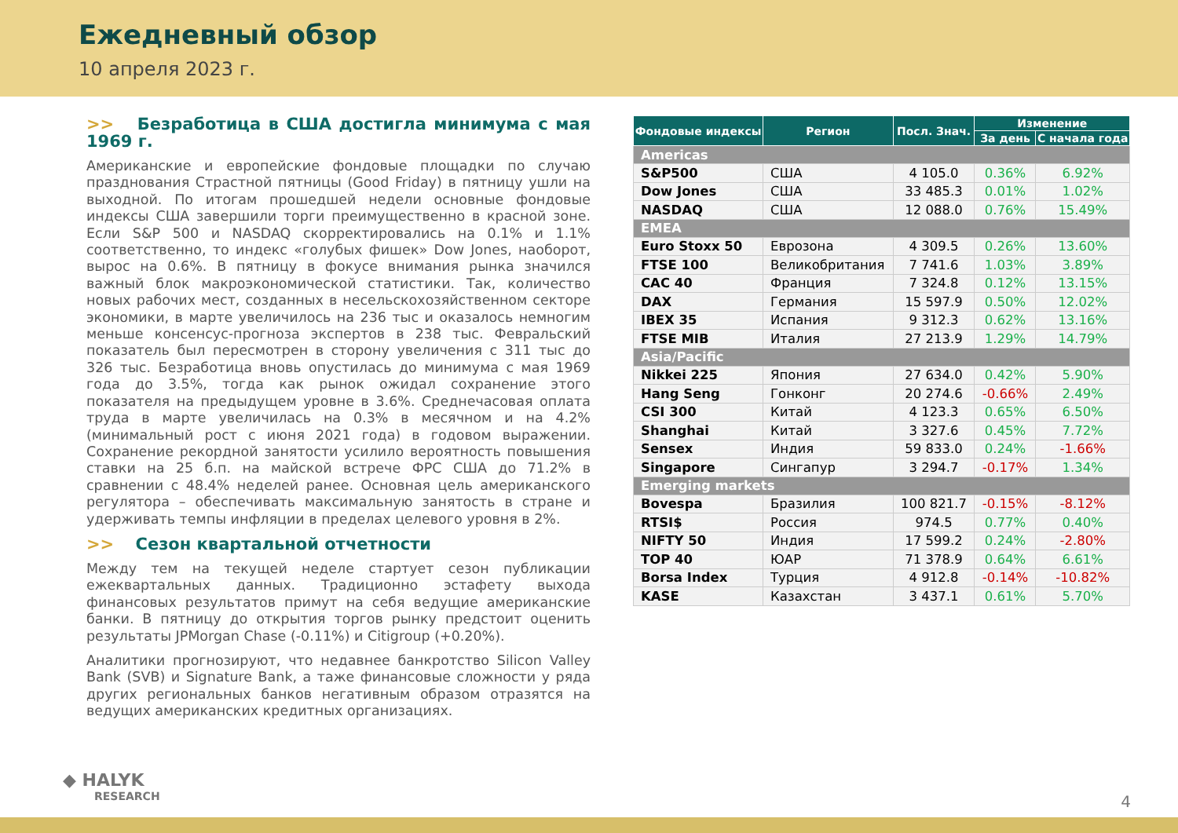Ежедневный обзор
10 апреля 2023 г.
>> Безработица в США достигла минимума с мая 1969 г.
Американские и европейские фондовые площадки по случаю празднования Страстной пятницы (Good Friday) в пятницу ушли на выходной. По итогам прошедшей недели основные фондовые индексы США завершили торги преимущественно в красной зоне. Если S&P 500 и NASDAQ скорректировались на 0.1% и 1.1% соответственно, то индекс «голубых фишек» Dow Jones, наоборот, вырос на 0.6%. В пятницу в фокусе внимания рынка значился важный блок макроэкономической статистики. Так, количество новых рабочих мест, созданных в несельскохозяйственном секторе экономики, в марте увеличилось на 236 тыс и оказалось немногим меньше консенсус-прогноза экспертов в 238 тыс. Февральский показатель был пересмотрен в сторону увеличения с 311 тыс до 326 тыс. Безработица вновь опустилась до минимума с мая 1969 года до 3.5%, тогда как рынок ожидал сохранение этого показателя на предыдущем уровне в 3.6%. Среднечасовая оплата труда в марте увеличилась на 0.3% в месячном и на 4.2% (минимальный рост с июня 2021 года) в годовом выражении. Сохранение рекордной занятости усилило вероятность повышения ставки на 25 б.п. на майской встрече ФРС США до 71.2% в сравнении с 48.4% неделей ранее. Основная цель американского регулятора – обеспечивать максимальную занятость в стране и удерживать темпы инфляции в пределах целевого уровня в 2%.
>> Сезон квартальной отчетности
Между тем на текущей неделе стартует сезон публикации ежеквартальных данных. Традиционно эстафету выхода финансовых результатов примут на себя ведущие американские банки. В пятницу до открытия торгов рынку предстоит оценить результаты JPMorgan Chase (-0.11%) и Citigroup (+0.20%).
Аналитики прогнозируют, что недавнее банкротство Silicon Valley Bank (SVB) и Signature Bank, а таже финансовые сложности у ряда других региональных банков негативным образом отразятся на ведущих американских кредитных организациях.
| Фондовые индексы | Регион | Посл. Знач. | Изменение | |
| --- | --- | --- | --- | --- |
| | | | За день | С начала года |
| Americas | | | | |
| S&P500 | США | 4 105.0 | 0.36% | 6.92% |
| Dow Jones | США | 33 485.3 | 0.01% | 1.02% |
| NASDAQ | США | 12 088.0 | 0.76% | 15.49% |
| EMEA | | | | |
| Euro Stoxx 50 | Еврозона | 4 309.5 | 0.26% | 13.60% |
| FTSE 100 | Великобритания | 7 741.6 | 1.03% | 3.89% |
| CAC 40 | Франция | 7 324.8 | 0.12% | 13.15% |
| DAX | Германия | 15 597.9 | 0.50% | 12.02% |
| IBEX 35 | Испания | 9 312.3 | 0.62% | 13.16% |
| FTSE MIB | Италия | 27 213.9 | 1.29% | 14.79% |
| Asia/Pacific | | | | |
| Nikkei 225 | Япония | 27 634.0 | 0.42% | 5.90% |
| Hang Seng | Гонконг | 20 274.6 | -0.66% | 2.49% |
| CSI 300 | Китай | 4 123.3 | 0.65% | 6.50% |
| Shanghai | Китай | 3 327.6 | 0.45% | 7.72% |
| Sensex | Индия | 59 833.0 | 0.24% | -1.66% |
| Singapore | Сингапур | 3 294.7 | -0.17% | 1.34% |
| Emerging markets | | | | |
| Bovespa | Бразилия | 100 821.7 | -0.15% | -8.12% |
| RTSI$ | Россия | 974.5 | 0.77% | 0.40% |
| NIFTY 50 | Индия | 17 599.2 | 0.24% | -2.80% |
| TOP 40 | ЮАР | 71 378.9 | 0.64% | 6.61% |
| Borsa Index | Турция | 4 912.8 | -0.14% | -10.82% |
| KASE | Казахстан | 3 437.1 | 0.61% | 5.70% |
◆ HALYK
RESEARCH
4